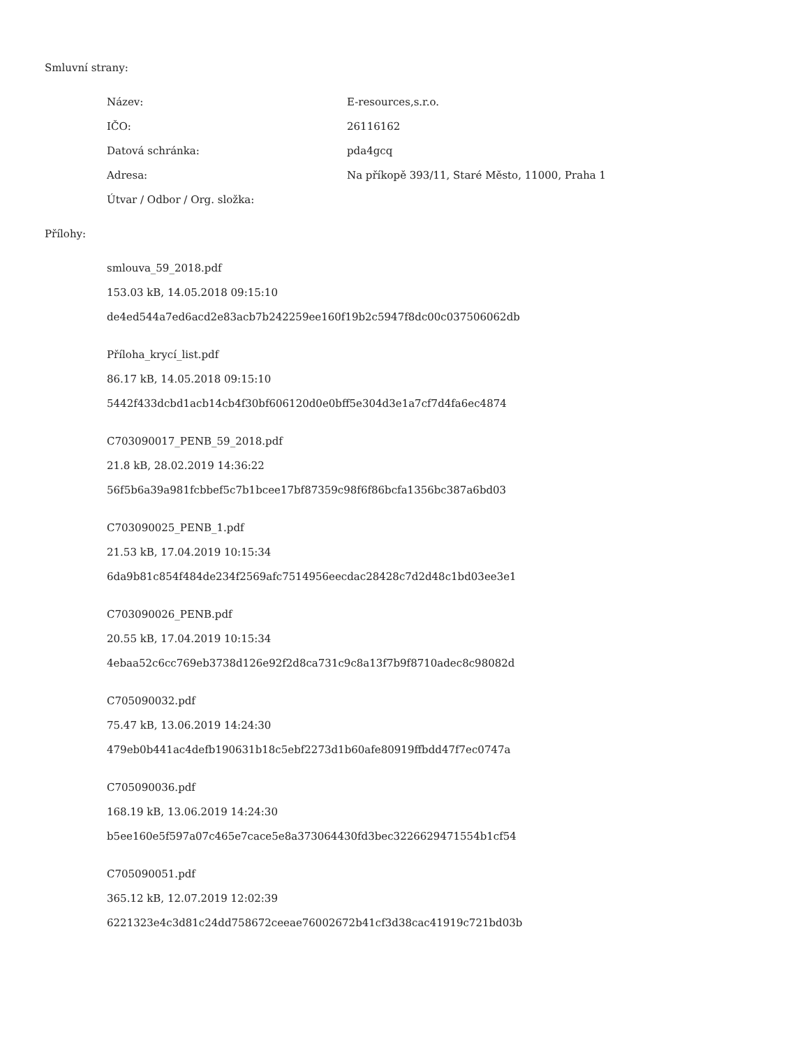Smluvní strany:
Název:
E-resources,s.r.o.
IČO:
26116162
Datová schránka:
pda4gcq
Adresa:
Na příkopě 393/11, Staré Město, 11000, Praha 1
Útvar / Odbor / Org. složka:
Přílohy:
smlouva_59_2018.pdf
153.03 kB, 14.05.2018 09:15:10
de4ed544a7ed6acd2e83acb7b242259ee160f19b2c5947f8dc00c037506062db
Příloha_krycí_list.pdf
86.17 kB, 14.05.2018 09:15:10
5442f433dcbd1acb14cb4f30bf606120d0e0bff5e304d3e1a7cf7d4fa6ec4874
C703090017_PENB_59_2018.pdf
21.8 kB, 28.02.2019 14:36:22
56f5b6a39a981fcbbef5c7b1bcee17bf87359c98f6f86bcfa1356bc387a6bd03
C703090025_PENB_1.pdf
21.53 kB, 17.04.2019 10:15:34
6da9b81c854f484de234f2569afc7514956eecdac28428c7d2d48c1bd03ee3e1
C703090026_PENB.pdf
20.55 kB, 17.04.2019 10:15:34
4ebaa52c6cc769eb3738d126e92f2d8ca731c9c8a13f7b9f8710adec8c98082d
C705090032.pdf
75.47 kB, 13.06.2019 14:24:30
479eb0b441ac4defb190631b18c5ebf2273d1b60afe80919ffbdd47f7ec0747a
C705090036.pdf
168.19 kB, 13.06.2019 14:24:30
b5ee160e5f597a07c465e7cace5e8a373064430fd3bec3226629471554b1cf54
C705090051.pdf
365.12 kB, 12.07.2019 12:02:39
6221323e4c3d81c24dd758672ceeae76002672b41cf3d38cac41919c721bd03b